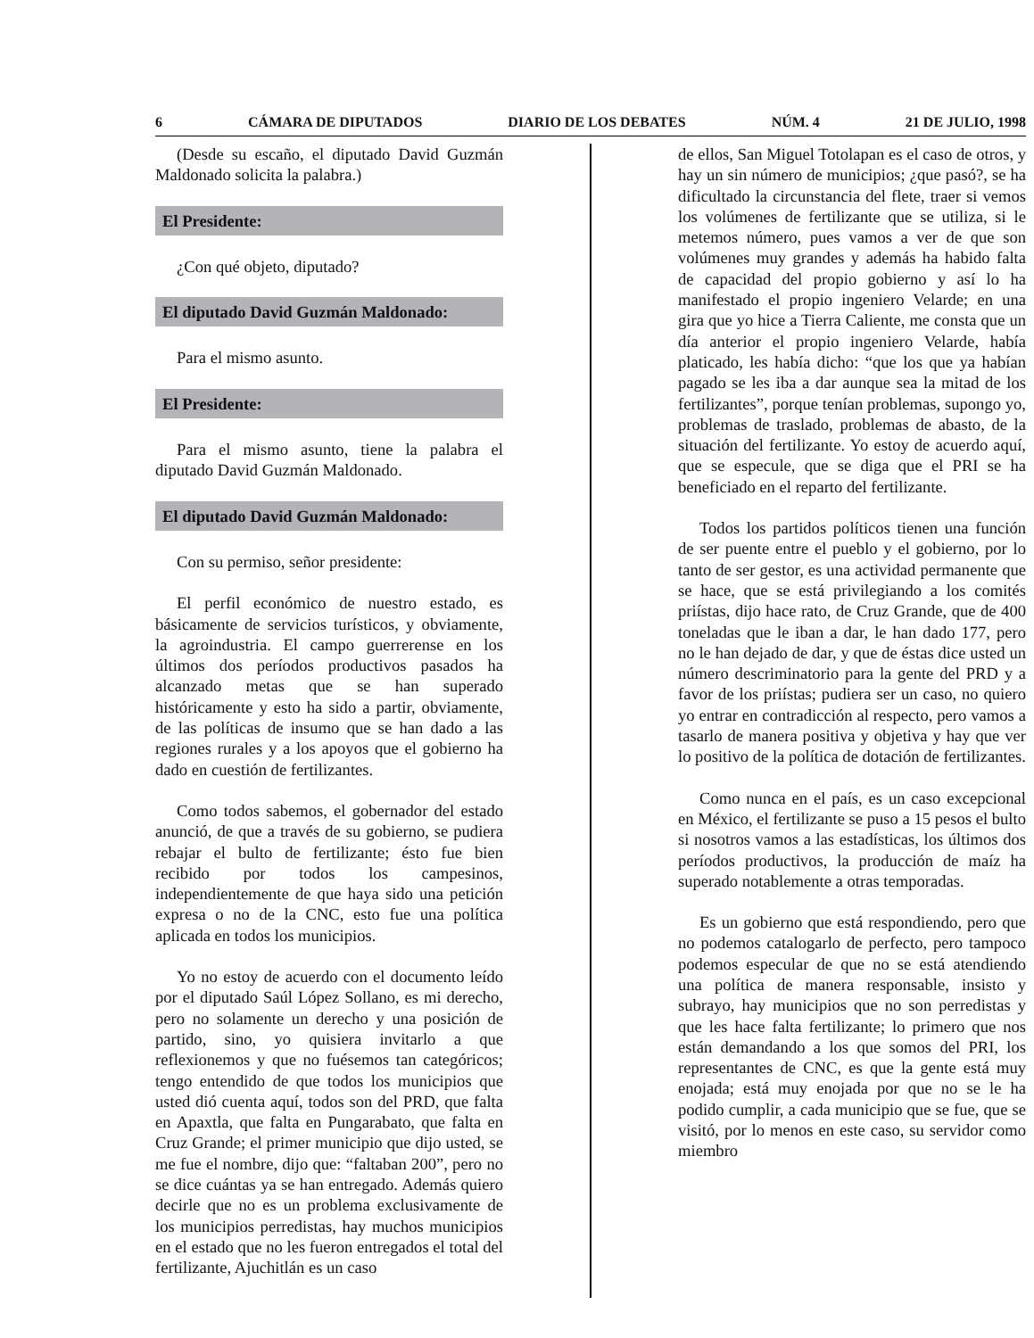6 CÁMARA DE DIPUTADOS DIARIO DE LOS DEBATES NÚM. 4 21 DE JULIO, 1998
(Desde su escaño, el diputado David Guzmán Maldonado solicita la palabra.)
El Presidente:
¿Con qué objeto, diputado?
El diputado David Guzmán Maldonado:
Para el mismo asunto.
El Presidente:
Para el mismo asunto, tiene la palabra el diputado David Guzmán Maldonado.
El diputado David Guzmán Maldonado:
Con su permiso, señor presidente:
El perfil económico de nuestro estado, es básicamente de servicios turísticos, y obviamente, la agroindustria. El campo guerrerense en los últimos dos períodos productivos pasados ha alcanzado metas que se han superado históricamente y esto ha sido a partir, obviamente, de las políticas de insumo que se han dado a las regiones rurales y a los apoyos que el gobierno ha dado en cuestión de fertilizantes.
Como todos sabemos, el gobernador del estado anunció, de que a través de su gobierno, se pudiera rebajar el bulto de fertilizante; ésto fue bien recibido por todos los campesinos, independientemente de que haya sido una petición expresa o no de la CNC, esto fue una política aplicada en todos los municipios.
Yo no estoy de acuerdo con el documento leído por el diputado Saúl López Sollano, es mi derecho, pero no solamente un derecho y una posición de partido, sino, yo quisiera invitarlo a que reflexionemos y que no fuésemos tan categóricos; tengo entendido de que todos los municipios que usted dió cuenta aquí, todos son del PRD, que falta en Apaxtla, que falta en Pungarabato, que falta en Cruz Grande; el primer municipio que dijo usted, se me fue el nombre, dijo que: “faltaban 200”, pero no se dice cuántas ya se han entregado. Además quiero decirle que no es un problema exclusivamente de los municipios perredistas, hay muchos municipios en el estado que no les fueron entregados el total del fertilizante, Ajuchitlán es un caso
de ellos, San Miguel Totolapan es el caso de otros, y hay un sin número de municipios; ¿que pasó?, se ha dificultado la circunstancia del flete, traer si vemos los volúmenes de fertilizante que se utiliza, si le metemos número, pues vamos a ver de que son volúmenes muy grandes y además ha habido falta de capacidad del propio gobierno y así lo ha manifestado el propio ingeniero Velarde; en una gira que yo hice a Tierra Caliente, me consta que un día anterior el propio ingeniero Velarde, había platicado, les había dicho: “que los que ya habían pagado se les iba a dar aunque sea la mitad de los fertilizantes”, porque tenían problemas, supongo yo, problemas de traslado, problemas de abasto, de la situación del fertilizante. Yo estoy de acuerdo aquí, que se especule, que se diga que el PRI se ha beneficiado en el reparto del fertilizante.
Todos los partidos políticos tienen una función de ser puente entre el pueblo y el gobierno, por lo tanto de ser gestor, es una actividad permanente que se hace, que se está privilegiando a los comités priístas, dijo hace rato, de Cruz Grande, que de 400 toneladas que le iban a dar, le han dado 177, pero no le han dejado de dar, y que de éstas dice usted un número descriminatorio para la gente del PRD y a favor de los priístas; pudiera ser un caso, no quiero yo entrar en contradicción al respecto, pero vamos a tasarlo de manera positiva y objetiva y hay que ver lo positivo de la política de dotación de fertilizantes.
Como nunca en el país, es un caso excepcional en México, el fertilizante se puso a 15 pesos el bulto si nosotros vamos a las estadísticas, los últimos dos períodos productivos, la producción de maíz ha superado notablemente a otras temporadas.
Es un gobierno que está respondiendo, pero que no podemos catalogarlo de perfecto, pero tampoco podemos especular de que no se está atendiendo una política de manera responsable, insisto y subrayo, hay municipios que no son perredistas y que les hace falta fertilizante; lo primero que nos están demandando a los que somos del PRI, los representantes de CNC, es que la gente está muy enojada; está muy enojada por que no se le ha podido cumplir, a cada municipio que se fue, que se visitó, por lo menos en este caso, su servidor como miembro